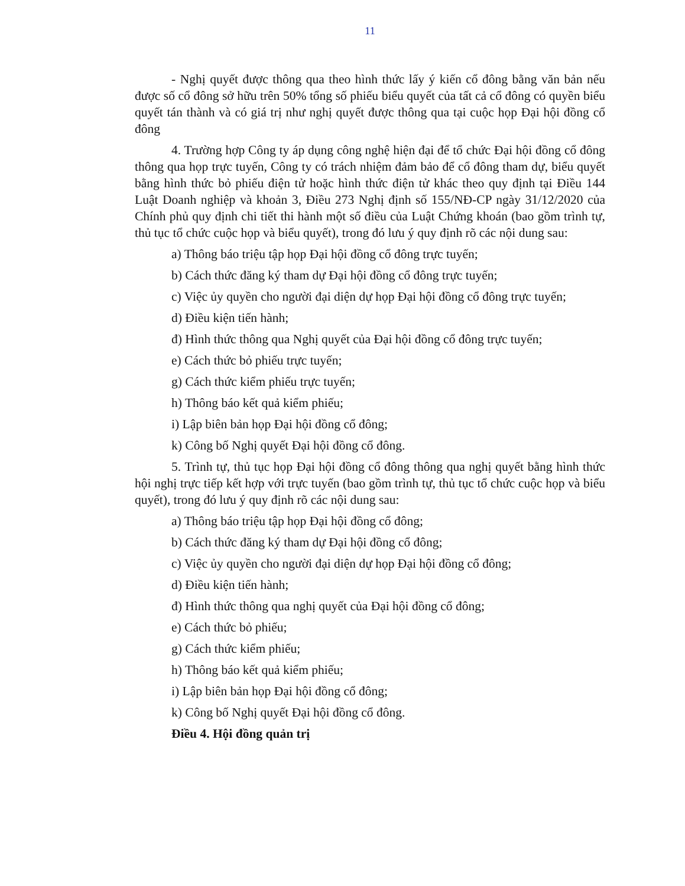11
- Nghị quyết được thông qua theo hình thức lấy ý kiến cổ đông bằng văn bản nếu được số cổ đông sở hữu trên 50% tổng số phiếu biểu quyết của tất cả cổ đông có quyền biểu quyết tán thành và có giá trị như nghị quyết được thông qua tại cuộc họp Đại hội đồng cổ đông
4. Trường hợp Công ty áp dụng công nghệ hiện đại để tổ chức Đại hội đồng cổ đông thông qua họp trực tuyến, Công ty có trách nhiệm đảm bảo để cổ đông tham dự, biểu quyết bằng hình thức bỏ phiếu điện tử hoặc hình thức điện tử khác theo quy định tại Điều 144 Luật Doanh nghiệp và khoản 3, Điều 273 Nghị định số 155/NĐ-CP ngày 31/12/2020 của Chính phủ quy định chi tiết thi hành một số điều của Luật Chứng khoán (bao gồm trình tự, thủ tục tổ chức cuộc họp và biểu quyết), trong đó lưu ý quy định rõ các nội dung sau:
a) Thông báo triệu tập họp Đại hội đồng cổ đông trực tuyến;
b) Cách thức đăng ký tham dự Đại hội đồng cổ đông trực tuyến;
c) Việc ủy quyền cho người đại diện dự họp Đại hội đồng cổ đông trực tuyến;
d) Điều kiện tiến hành;
đ) Hình thức thông qua Nghị quyết của Đại hội đồng cổ đông trực tuyến;
e) Cách thức bỏ phiếu trực tuyến;
g) Cách thức kiểm phiếu trực tuyến;
h) Thông báo kết quả kiểm phiếu;
i) Lập biên bản họp Đại hội đồng cổ đông;
k) Công bố Nghị quyết Đại hội đồng cổ đông.
5. Trình tự, thủ tục họp Đại hội đồng cổ đông thông qua nghị quyết bằng hình thức hội nghị trực tiếp kết hợp với trực tuyến (bao gồm trình tự, thủ tục tổ chức cuộc họp và biểu quyết), trong đó lưu ý quy định rõ các nội dung sau:
a) Thông báo triệu tập họp Đại hội đồng cổ đông;
b) Cách thức đăng ký tham dự Đại hội đồng cổ đông;
c) Việc ủy quyền cho người đại diện dự họp Đại hội đồng cổ đông;
d) Điều kiện tiến hành;
đ) Hình thức thông qua nghị quyết của Đại hội đồng cổ đông;
e) Cách thức bỏ phiếu;
g) Cách thức kiểm phiếu;
h) Thông báo kết quả kiểm phiếu;
i) Lập biên bản họp Đại hội đồng cổ đông;
k) Công bố Nghị quyết Đại hội đồng cổ đông.
Điều 4. Hội đồng quản trị